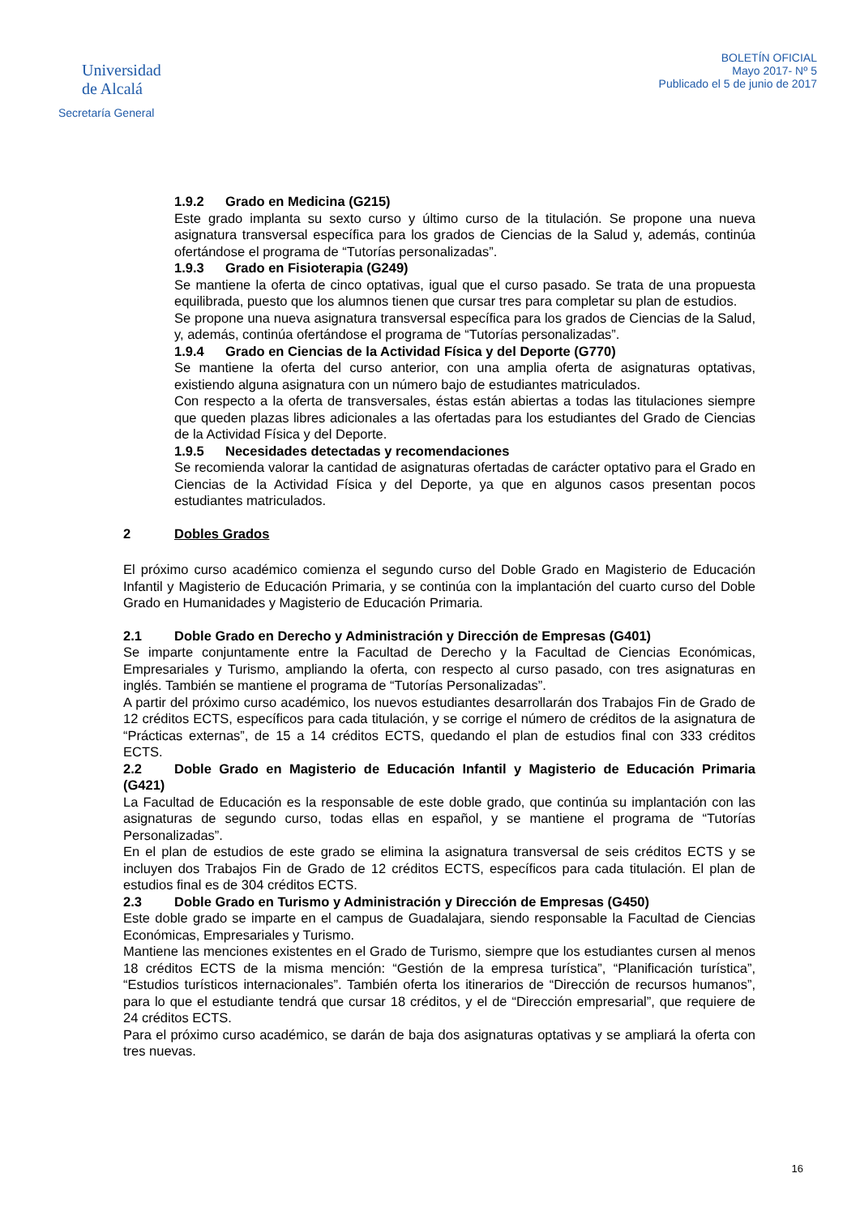Universidad
de Alcalá
Secretaría General
BOLETÍN OFICIAL
Mayo 2017- Nº 5
Publicado el 5 de junio de 2017
1.9.2 Grado en Medicina (G215)
Este grado implanta su sexto curso y último curso de la titulación. Se propone una nueva asignatura transversal específica para los grados de Ciencias de la Salud y, además, continúa ofertándose el programa de “Tutorías personalizadas”.
1.9.3 Grado en Fisioterapia (G249)
Se mantiene la oferta de cinco optativas, igual que el curso pasado. Se trata de una propuesta equilibrada, puesto que los alumnos tienen que cursar tres para completar su plan de estudios.
Se propone una nueva asignatura transversal específica para los grados de Ciencias de la Salud, y, además, continúa ofertándose el programa de “Tutorías personalizadas”.
1.9.4 Grado en Ciencias de la Actividad Física y del Deporte (G770)
Se mantiene la oferta del curso anterior, con una amplia oferta de asignaturas optativas, existiendo alguna asignatura con un número bajo de estudiantes matriculados.
Con respecto a la oferta de transversales, éstas están abiertas a todas las titulaciones siempre que queden plazas libres adicionales a las ofertadas para los estudiantes del Grado de Ciencias de la Actividad Física y del Deporte.
1.9.5 Necesidades detectadas y recomendaciones
Se recomienda valorar la cantidad de asignaturas ofertadas de carácter optativo para el Grado en Ciencias de la Actividad Física y del Deporte, ya que en algunos casos presentan pocos estudiantes matriculados.
2 Dobles Grados
El próximo curso académico comienza el segundo curso del Doble Grado en Magisterio de Educación Infantil y Magisterio de Educación Primaria, y se continúa con la implantación del cuarto curso del Doble Grado en Humanidades y Magisterio de Educación Primaria.
2.1 Doble Grado en Derecho y Administración y Dirección de Empresas (G401)
Se imparte conjuntamente entre la Facultad de Derecho y la Facultad de Ciencias Económicas, Empresariales y Turismo, ampliando la oferta, con respecto al curso pasado, con tres asignaturas en inglés. También se mantiene el programa de “Tutorías Personalizadas”.
A partir del próximo curso académico, los nuevos estudiantes desarrollarán dos Trabajos Fin de Grado de 12 créditos ECTS, específicos para cada titulación, y se corrige el número de créditos de la asignatura de “Prácticas externas”, de 15 a 14 créditos ECTS, quedando el plan de estudios final con 333 créditos ECTS.
2.2 Doble Grado en Magisterio de Educación Infantil y Magisterio de Educación Primaria (G421)
La Facultad de Educación es la responsable de este doble grado, que continúa su implantación con las asignaturas de segundo curso, todas ellas en español, y se mantiene el programa de “Tutorías Personalizadas”.
En el plan de estudios de este grado se elimina la asignatura transversal de seis créditos ECTS y se incluyen dos Trabajos Fin de Grado de 12 créditos ECTS, específicos para cada titulación. El plan de estudios final es de 304 créditos ECTS.
2.3 Doble Grado en Turismo y Administración y Dirección de Empresas (G450)
Este doble grado se imparte en el campus de Guadalajara, siendo responsable la Facultad de Ciencias Económicas, Empresariales y Turismo.
Mantiene las menciones existentes en el Grado de Turismo, siempre que los estudiantes cursen al menos 18 créditos ECTS de la misma mención: “Gestión de la empresa turística”, “Planificación turística”, “Estudios turísticos internacionales”. También oferta los itinerarios de “Dirección de recursos humanos”, para lo que el estudiante tendrá que cursar 18 créditos, y el de “Dirección empresarial”, que requiere de 24 créditos ECTS.
Para el próximo curso académico, se darán de baja dos asignaturas optativas y se ampliará la oferta con tres nuevas.
16